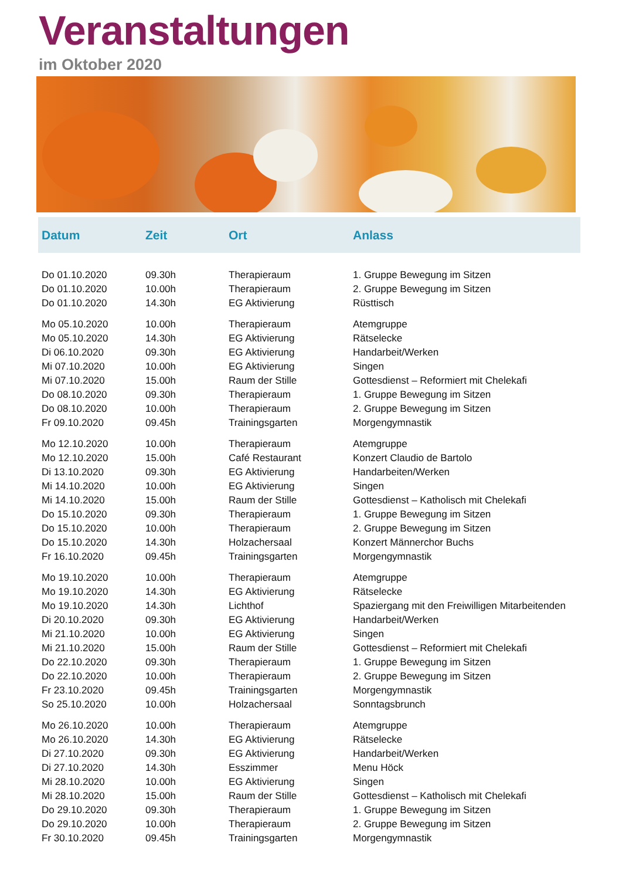Veranstaltungen
im Oktober 2020
| Datum | Zeit | Ort | Anlass |
| --- | --- | --- | --- |
| Do 01.10.2020 | 09.30h | Therapieraum | 1. Gruppe Bewegung im Sitzen |
| Do 01.10.2020 | 10.00h | Therapieraum | 2. Gruppe Bewegung im Sitzen |
| Do 01.10.2020 | 14.30h | EG Aktivierung | Rüsttisch |
| Mo 05.10.2020 | 10.00h | Therapieraum | Atemgruppe |
| Mo 05.10.2020 | 14.30h | EG Aktivierung | Rätselecke |
| Di 06.10.2020 | 09.30h | EG Aktivierung | Handarbeit/Werken |
| Mi 07.10.2020 | 10.00h | EG Aktivierung | Singen |
| Mi 07.10.2020 | 15.00h | Raum der Stille | Gottesdienst – Reformiert mit Chelekafi |
| Do 08.10.2020 | 09.30h | Therapieraum | 1. Gruppe Bewegung im Sitzen |
| Do 08.10.2020 | 10.00h | Therapieraum | 2. Gruppe Bewegung im Sitzen |
| Fr 09.10.2020 | 09.45h | Trainingsgarten | Morgengymnastik |
| Mo 12.10.2020 | 10.00h | Therapieraum | Atemgruppe |
| Mo 12.10.2020 | 15.00h | Café Restaurant | Konzert Claudio de Bartolo |
| Di 13.10.2020 | 09.30h | EG Aktivierung | Handarbeiten/Werken |
| Mi 14.10.2020 | 10.00h | EG Aktivierung | Singen |
| Mi 14.10.2020 | 15.00h | Raum der Stille | Gottesdienst – Katholisch mit Chelekafi |
| Do 15.10.2020 | 09.30h | Therapieraum | 1. Gruppe Bewegung im Sitzen |
| Do 15.10.2020 | 10.00h | Therapieraum | 2. Gruppe Bewegung im Sitzen |
| Do 15.10.2020 | 14.30h | Holzachersaal | Konzert Männerchor Buchs |
| Fr 16.10.2020 | 09.45h | Trainingsgarten | Morgengymnastik |
| Mo 19.10.2020 | 10.00h | Therapieraum | Atemgruppe |
| Mo 19.10.2020 | 14.30h | EG Aktivierung | Rätselecke |
| Mo 19.10.2020 | 14.30h | Lichthof | Spaziergang mit den Freiwilligen Mitarbeitenden |
| Di 20.10.2020 | 09.30h | EG Aktivierung | Handarbeit/Werken |
| Mi 21.10.2020 | 10.00h | EG Aktivierung | Singen |
| Mi 21.10.2020 | 15.00h | Raum der Stille | Gottesdienst – Reformiert mit Chelekafi |
| Do 22.10.2020 | 09.30h | Therapieraum | 1. Gruppe Bewegung im Sitzen |
| Do 22.10.2020 | 10.00h | Therapieraum | 2. Gruppe Bewegung im Sitzen |
| Fr 23.10.2020 | 09.45h | Trainingsgarten | Morgengymnastik |
| So 25.10.2020 | 10.00h | Holzachersaal | Sonntagsbrunch |
| Mo 26.10.2020 | 10.00h | Therapieraum | Atemgruppe |
| Mo 26.10.2020 | 14.30h | EG Aktivierung | Rätselecke |
| Di 27.10.2020 | 09.30h | EG Aktivierung | Handarbeit/Werken |
| Di 27.10.2020 | 14.30h | Esszimmer | Menu Höck |
| Mi 28.10.2020 | 10.00h | EG Aktivierung | Singen |
| Mi 28.10.2020 | 15.00h | Raum der Stille | Gottesdienst – Katholisch mit Chelekafi |
| Do 29.10.2020 | 09.30h | Therapieraum | 1. Gruppe Bewegung im Sitzen |
| Do 29.10.2020 | 10.00h | Therapieraum | 2. Gruppe Bewegung im Sitzen |
| Fr 30.10.2020 | 09.45h | Trainingsgarten | Morgengymnastik |